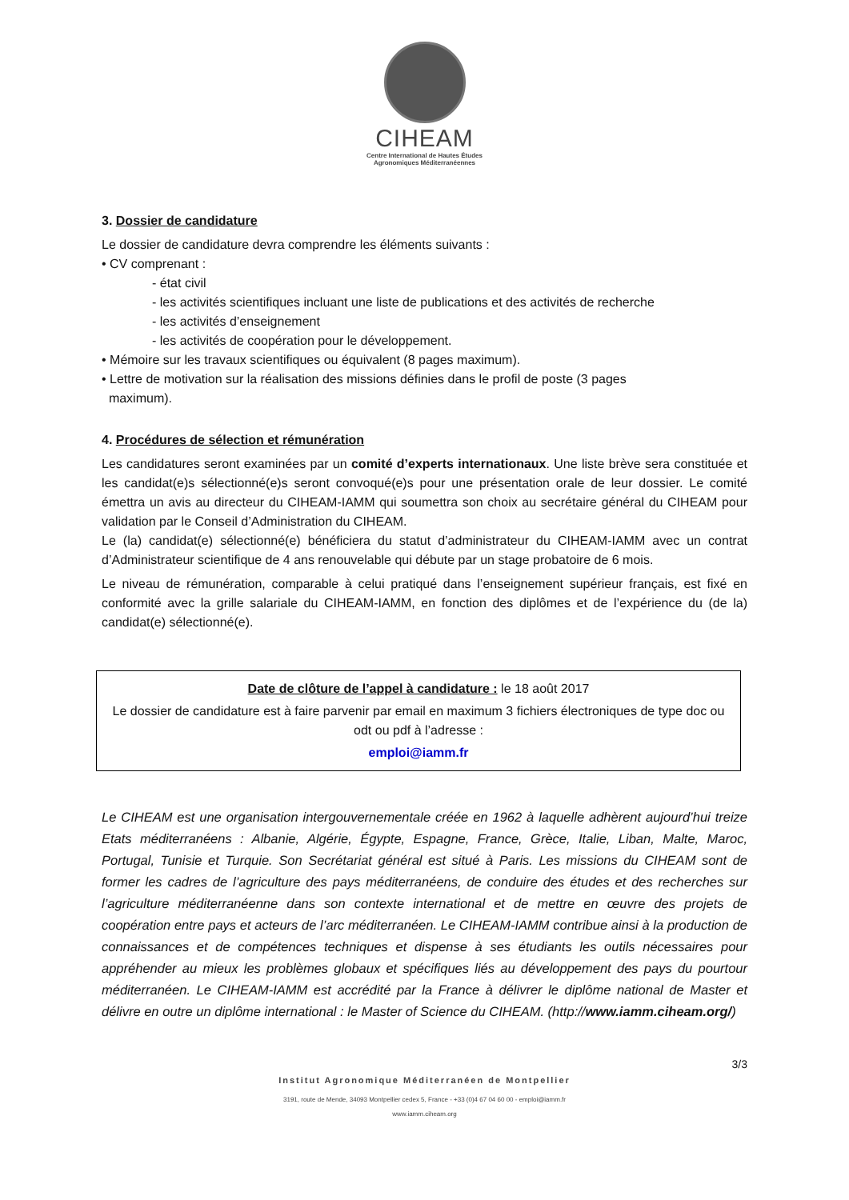CIHEAM
Centre International de Hautes Études
Agronomiques Méditerranéennes
3. Dossier de candidature
Le dossier de candidature devra comprendre les éléments suivants :
• CV comprenant :
- état civil
- les activités scientifiques incluant une liste de publications et des activités de recherche
- les activités d’enseignement
- les activités de coopération pour le développement.
• Mémoire sur les travaux scientifiques ou équivalent (8 pages maximum).
• Lettre de motivation sur la réalisation des missions définies dans le profil de poste (3 pages
maximum).
4. Procédures de sélection et rémunération
Les candidatures seront examinées par un comité d’experts internationaux. Une liste brève sera constituée et les candidat(e)s sélectionné(e)s seront convoqué(e)s pour une présentation orale de leur dossier. Le comité émettra un avis au directeur du CIHEAM-IAMM qui soumettra son choix au secrétaire général du CIHEAM pour validation par le Conseil d’Administration du CIHEAM.
Le (la) candidat(e) sélectionné(e) bénéficiera du statut d’administrateur du CIHEAM-IAMM avec un contrat d’Administrateur scientifique de 4 ans renouvelable qui débute par un stage probatoire de 6 mois.
Le niveau de rémunération, comparable à celui pratiqué dans l’enseignement supérieur français, est fixé en conformité avec la grille salariale du CIHEAM-IAMM, en fonction des diplômes et de l’expérience du (de la) candidat(e) sélectionné(e).
Date de clôture de l’appel à candidature : le 18 août 2017
Le dossier de candidature est à faire parvenir par email en maximum 3 fichiers électroniques de type doc ou odt ou pdf à l’adresse :
emploi@iamm.fr
Le CIHEAM est une organisation intergouvernementale créée en 1962 à laquelle adhèrent aujourd’hui treize Etats méditerranéens : Albanie, Algérie, Égypte, Espagne, France, Grèce, Italie, Liban, Malte, Maroc, Portugal, Tunisie et Turquie. Son Secrétariat général est situé à Paris. Les missions du CIHEAM sont de former les cadres de l’agriculture des pays méditerranéens, de conduire des études et des recherches sur l’agriculture méditerranéenne dans son contexte international et de mettre en œuvre des projets de coopération entre pays et acteurs de l’arc méditerranéen. Le CIHEAM-IAMM contribue ainsi à la production de connaissances et de compétences techniques et dispense à ses étudiants les outils nécessaires pour appréhender au mieux les problèmes globaux et spécifiques liés au développement des pays du pourtour méditerranéen. Le CIHEAM-IAMM est accrédité par la France à délivrer le diplôme national de Master et délivre en outre un diplôme international : le Master of Science du CIHEAM. (http://www.iamm.ciheam.org/)
3/3
Institut Agronomique Méditerranéen de Montpellier
3191, route de Mende, 34093 Montpellier cedex 5, France - +33 (0)4 67 04 60 00 - emploi@iamm.fr
www.iamm.ciheam.org